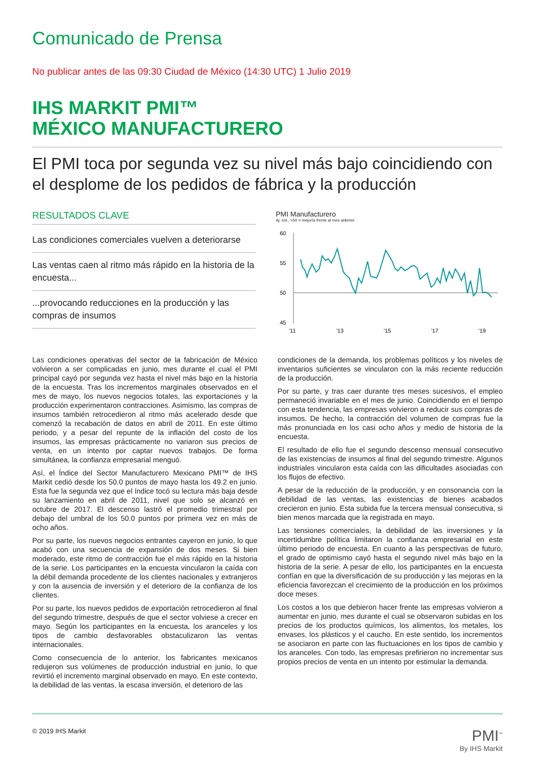Comunicado de Prensa
No publicar antes de las 09:30 Ciudad de México (14:30 UTC) 1 Julio 2019
IHS MARKIT PMI™
MÉXICO MANUFACTURERO
El PMI toca por segunda vez su nivel más bajo coincidiendo con el desplome de los pedidos de fábrica y la producción
RESULTADOS CLAVE
Las condiciones comerciales vuelven a deteriorarse
Las ventas caen al ritmo más rápido en la historia de la encuesta...
...provocando reducciones en la producción y las compras de insumos
PMI Manufacturero
Aj. est., >50 = mejoría frente al mes anterior
60
55
50
45
'11
'13
'15
'17
'19
Las condiciones operativas del sector de la fabricación de México volvieron a ser complicadas en junio, mes durante el cual el PMI principal cayó por segunda vez hasta el nivel más bajo en la historia de la encuesta. Tras los incrementos marginales observados en el mes de mayo, los nuevos negocios totales, las exportaciones y la producción experimentaron contracciones. Asimismo, las compras de insumos también retrocedieron al ritmo más acelerado desde que comenzó la recabación de datos en abril de 2011. En este último periodo, y a pesar del repunte de la inflación del costo de los insumos, las empresas prácticamente no variaron sus precios de venta, en un intento por captar nuevos trabajos. De forma simultánea, la confianza empresarial menguó.
Así, el Índice del Sector Manufacturero Mexicano PMI™ de IHS Markit cedió desde los 50.0 puntos de mayo hasta los 49.2 en junio. Esta fue la segunda vez que el índice tocó su lectura más baja desde su lanzamiento en abril de 2011, nivel que solo se alcanzó en octubre de 2017. El descenso lastró el promedio trimestral por debajo del umbral de los 50.0 puntos por primera vez en más de ocho años.
Por su parte, los nuevos negocios entrantes cayeron en junio, lo que acabó con una secuencia de expansión de dos meses. Si bien moderado, este ritmo de contracción fue el más rápido en la historia de la serie. Los participantes en la encuesta vincularon la caída con la débil demanda procedente de los clientes nacionales y extranjeros y con la ausencia de inversión y el deterioro de la confianza de los clientes.
Por su parte, los nuevos pedidos de exportación retrocedieron al final del segundo trimestre, después de que el sector volviese a crecer en mayo. Según los participantes en la encuesta, los aranceles y los tipos de cambio desfavorables obstaculizaron las ventas internacionales.
Como consecuencia de lo anterior, los fabricantes mexicanos redujeron sus volúmenes de producción industrial en junio, lo que revirtió el incremento marginal observado en mayo. En este contexto, la debilidad de las ventas, la escasa inversión, el deterioro de las
condiciones de la demanda, los problemas políticos y los niveles de inventarios suficientes se vincularon con la más reciente reducción de la producción.
Por su parte, y tras caer durante tres meses sucesivos, el empleo permaneció invariable en el mes de junio. Coincidiendo en el tiempo con esta tendencia, las empresas volvieron a reducir sus compras de insumos. De hecho, la contracción del volumen de compras fue la más pronunciada en los casi ocho años y medio de historia de la encuesta.
El resultado de ello fue el segundo descenso mensual consecutivo de las existencias de insumos al final del segundo trimestre. Algunos industriales vincularon esta caída con las dificultades asociadas con los flujos de efectivo.
A pesar de la reducción de la producción, y en consonancia con la debilidad de las ventas, las existencias de bienes acabados crecieron en junio. Esta subida fue la tercera mensual consecutiva, si bien menos marcada que la registrada en mayo.
Las tensiones comerciales, la debilidad de las inversiones y la incertidumbre política limitaron la confianza empresarial en este último periodo de encuesta. En cuanto a las perspectivas de futuro, el grado de optimismo cayó hasta el segundo nivel más bajo en la historia de la serie. A pesar de ello, los participantes en la encuesta confían en que la diversificación de su producción y las mejoras en la eficiencia favorezcan el crecimiento de la producción en los próximos doce meses.
Los costos a los que debieron hacer frente las empresas volvieron a aumentar en junio, mes durante el cual se observaron subidas en los precios de los productos químicos, los alimentos, los metales, los envases, los plásticos y el caucho. En este sentido, los incrementos se asociaron en parte con las fluctuaciones en los tipos de cambio y los aranceles. Con todo, las empresas prefirieron no incrementar sus propios precios de venta en un intento por estimular la demanda.
© 2019 IHS Markit PMI<sup>™</sup>
By IHS Markit